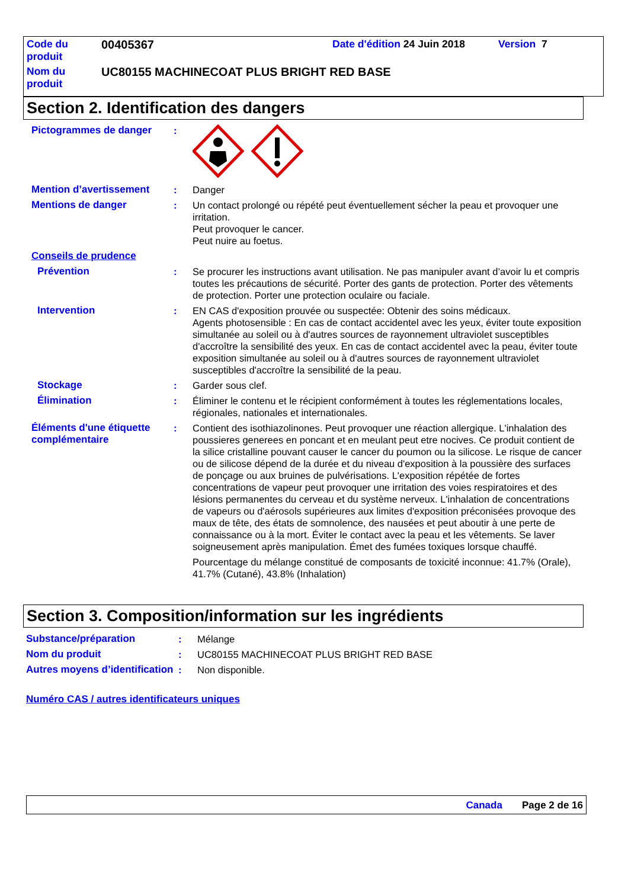| Code du produit | 00405367 | Date d'édition 24 Juin 2018 | Version 7 |
| Nom du produit | UC80155 MACHINECOAT PLUS BRIGHT RED BASE | | |
Section 2. Identification des dangers
Pictogrammes de danger :
Mention d’avertissement : Danger
Mentions de danger : Un contact prolongé ou répété peut éventuellement sécher la peau et provoquer une irritation.
Peut provoquer le cancer.
Peut nuire au foetus.
Conseils de prudence
Prévention : Se procurer les instructions avant utilisation. Ne pas manipuler avant d’avoir lu et compris toutes les précautions de sécurité. Porter des gants de protection. Porter des vêtements de protection. Porter une protection oculaire ou faciale.
Intervention : EN CAS d'exposition prouvée ou suspectée: Obtenir des soins médicaux.
Agents photosensible : En cas de contact accidentel avec les yeux, éviter toute exposition simultanée au soleil ou à d'autres sources de rayonnement ultraviolet susceptibles d'accroître la sensibilité des yeux. En cas de contact accidentel avec la peau, éviter toute exposition simultanée au soleil ou à d'autres sources de rayonnement ultraviolet susceptibles d'accroître la sensibilité de la peau.
Stockage : Garder sous clef.
Élimination : Éliminer le contenu et le récipient conformément à toutes les réglementations locales, régionales, nationales et internationales.
Éléments d'une étiquette complémentaire
: Contient des isothiazolinones. Peut provoquer une réaction allergique. L'inhalation des poussieres generees en poncant et en meulant peut etre nocives. Ce produit contient de la silice cristalline pouvant causer le cancer du poumon ou la silicose. Le risque de cancer ou de silicose dépend de la durée et du niveau d'exposition à la poussière des surfaces de ponçage ou aux bruines de pulvérisations. L'exposition répétée de fortes concentrations de vapeur peut provoquer une irritation des voies respiratoires et des lésions permanentes du cerveau et du système nerveux. L'inhalation de concentrations de vapeurs ou d'aérosols supérieures aux limites d'exposition préconisées provoque des maux de tête, des états de somnolence, des nausées et peut aboutir à une perte de connaissance ou à la mort. Éviter le contact avec la peau et les vêtements. Se laver soigneusement après manipulation. Émet des fumées toxiques lorsque chauffé.
Pourcentage du mélange constitué de composants de toxicité inconnue: 41.7% (Orale), 41.7% (Cutané), 43.8% (Inhalation)
Section 3. Composition/information sur les ingrédients
Substance/préparation : Mélange
Nom du produit : UC80155 MACHINECOAT PLUS BRIGHT RED BASE
Autres moyens d’identification
: Non disponible.
Numéro CAS / autres identificateurs uniques
Canada Page 2 de 16